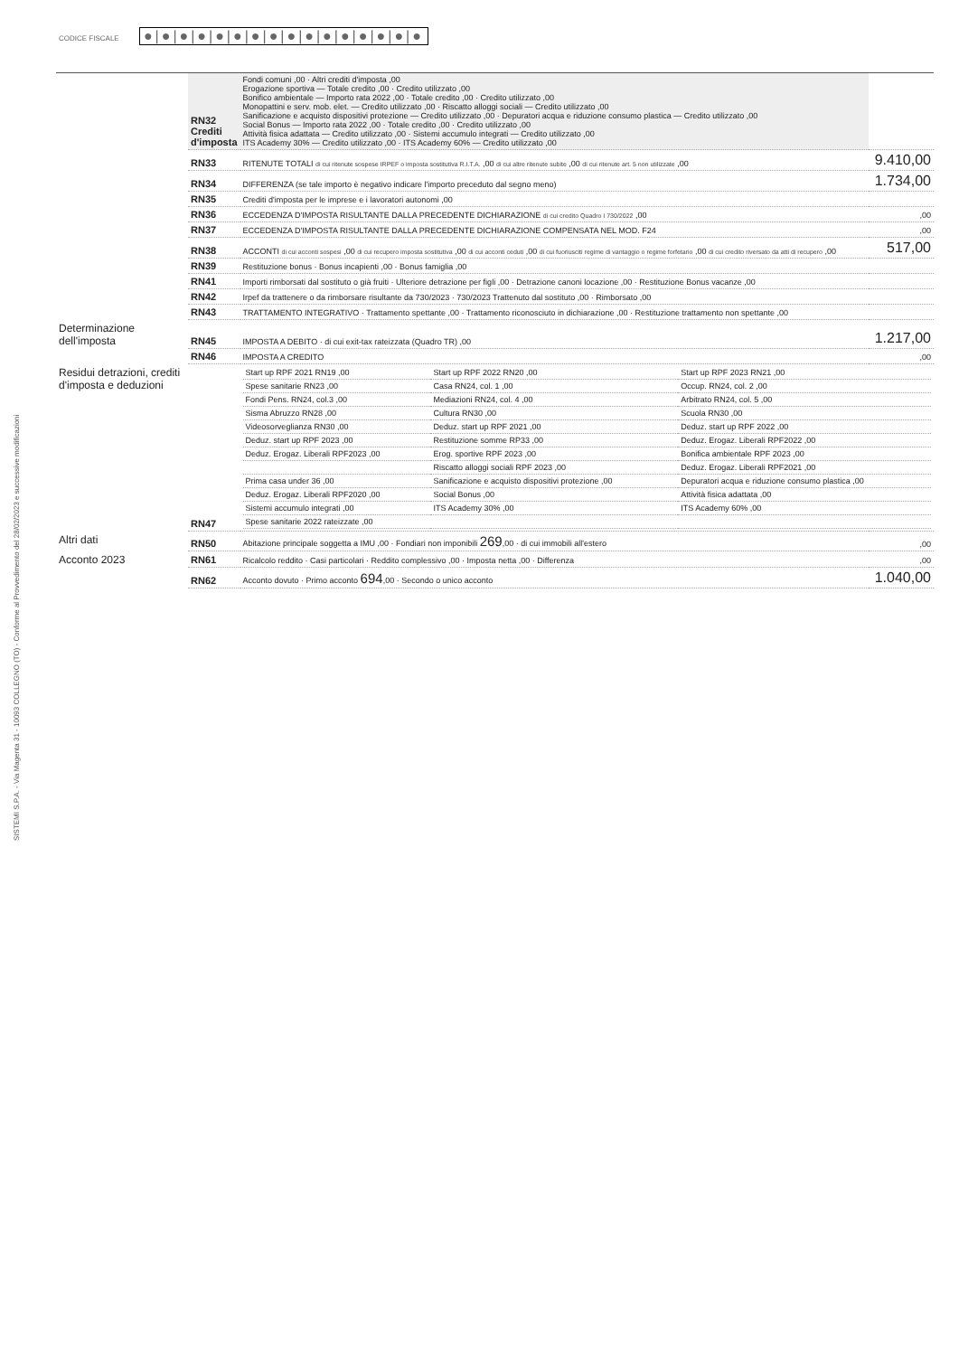SISTEMI S.P.A. - Via Magenta 31 - 10093 COLLEGNO (TO) - Conforme al Provvedimento del 28/02/2023 e successive modificazioni
CODICE FISCALE ●|●|●|●|●|●|●|●|●|●|●|●|●|●|●|●
| | RN32 Crediti d'imposta | Fondi comuni ,00 · Altri crediti d'imposta ,00 Erogazione sportiva — Totale credito ,00 · Credito utilizzato ,00 Bonifico ambientale — Importo rata 2022 ,00 · Totale credito ,00 · Credito utilizzato ,00 Monopattini e serv. mob. elet. — Credito utilizzato ,00 · Riscatto alloggi sociali — Credito utilizzato ,00 Sanificazione e acquisto dispositivi protezione — Credito utilizzato ,00 · Depuratori acqua e riduzione consumo plastica — Credito utilizzato ,00 Social Bonus — Importo rata 2022 ,00 · Totale credito ,00 · Credito utilizzato ,00 Attività fisica adattata — Credito utilizzato ,00 · Sistemi accumulo integrati — Credito utilizzato ,00 ITS Academy 30% — Credito utilizzato ,00 · ITS Academy 60% — Credito utilizzato ,00 | |
| | RN33 | RITENUTE TOTALI di cui ritenute sospese IRPEF o imposta sostitutiva R.I.T.A. ,00 di cui altre ritenute subite ,00 di cui ritenute art. 5 non utilizzate ,00 | 9.410,00 |
| | RN34 | DIFFERENZA (se tale importo è negativo indicare l'importo preceduto dal segno meno) | 1.734,00 |
| | RN35 | Crediti d'imposta per le imprese e i lavoratori autonomi ,00 | |
| | RN36 | ECCEDENZA D'IMPOSTA RISULTANTE DALLA PRECEDENTE DICHIARAZIONE di cui credito Quadro I 730/2022 ,00 | ,00 |
| | RN37 | ECCEDENZA D'IMPOSTA RISULTANTE DALLA PRECEDENTE DICHIARAZIONE COMPENSATA NEL MOD. F24 | ,00 |
| | RN38 | ACCONTI di cui acconti sospesi ,00 di cui recupero imposta sostitutiva ,00 di cui acconti ceduti ,00 di cui fuoriusciti regime di vantaggio o regime forfetario ,00 di cui credito riversato da atti di recupero ,00 | 517,00 |
| | RN39 | Restituzione bonus · Bonus incapienti ,00 · Bonus famiglia ,00 | |
| | RN41 | Importi rimborsati dal sostituto o già fruiti · Ulteriore detrazione per figli ,00 · Detrazione canoni locazione ,00 · Restituzione Bonus vacanze ,00 | |
| | RN42 | Irpef da trattenere o da rimborsare risultante da 730/2023 · 730/2023 Trattenuto dal sostituto ,00 · Rimborsato ,00 | |
| | RN43 | TRATTAMENTO INTEGRATIVO · Trattamento spettante ,00 · Trattamento riconosciuto in dichiarazione ,00 · Restituzione trattamento non spettante ,00 | |
| Determinazione dell'imposta | RN45 | IMPOSTA A DEBITO · di cui exit-tax rateizzata (Quadro TR) ,00 | 1.217,00 |
| | RN46 | IMPOSTA A CREDITO | ,00 |
| Residui detrazioni, crediti d'imposta e deduzioni | RN47 | / Start up RPF 2021 RN19 ,00 / Start up RPF 2022 RN20 ,00 / Start up RPF 2023 RN21 ,00 / / Spese sanitarie RN23 ,00 / Casa RN24, col. 1 ,00 / Occup. RN24, col. 2 ,00 / / Fondi Pens. RN24, col.3 ,00 / Mediazioni RN24, col. 4 ,00 / Arbitrato RN24, col. 5 ,00 / / Sisma Abruzzo RN28 ,00 / Cultura RN30 ,00 / Scuola RN30 ,00 / / Videosorveglianza RN30 ,00 / Deduz. start up RPF 2021 ,00 / Deduz. start up RPF 2022 ,00 / / Deduz. start up RPF 2023 ,00 / Restituzione somme RP33 ,00 / Deduz. Erogaz. Liberali RPF2022 ,00 / / Deduz. Erogaz. Liberali RPF2023 ,00 / Erog. sportive RPF 2023 ,00 / Bonifica ambientale RPF 2023 ,00 / / / Riscatto alloggi sociali RPF 2023 ,00 / Deduz. Erogaz. Liberali RPF2021 ,00 / / Prima casa under 36 ,00 / Sanificazione e acquisto dispositivi protezione ,00 / Depuratori acqua e riduzione consumo plastica ,00 / / Deduz. Erogaz. Liberali RPF2020 ,00 / Social Bonus ,00 / Attività fisica adattata ,00 / / Sistemi accumulo integrati ,00 / ITS Academy 30% ,00 / ITS Academy 60% ,00 / / Spese sanitarie 2022 rateizzate ,00 / / / | |
| Altri dati | RN50 | Abitazione principale soggetta a IMU ,00 · Fondiari non imponibili 269 ,00 · di cui immobili all'estero | ,00 |
| Acconto 2023 | RN61 | Ricalcolo reddito · Casi particolari · Reddito complessivo ,00 · Imposta netta ,00 · Differenza | ,00 |
| | RN62 | Acconto dovuto · Primo acconto 694 ,00 · Secondo o unico acconto | 1.040,00 |